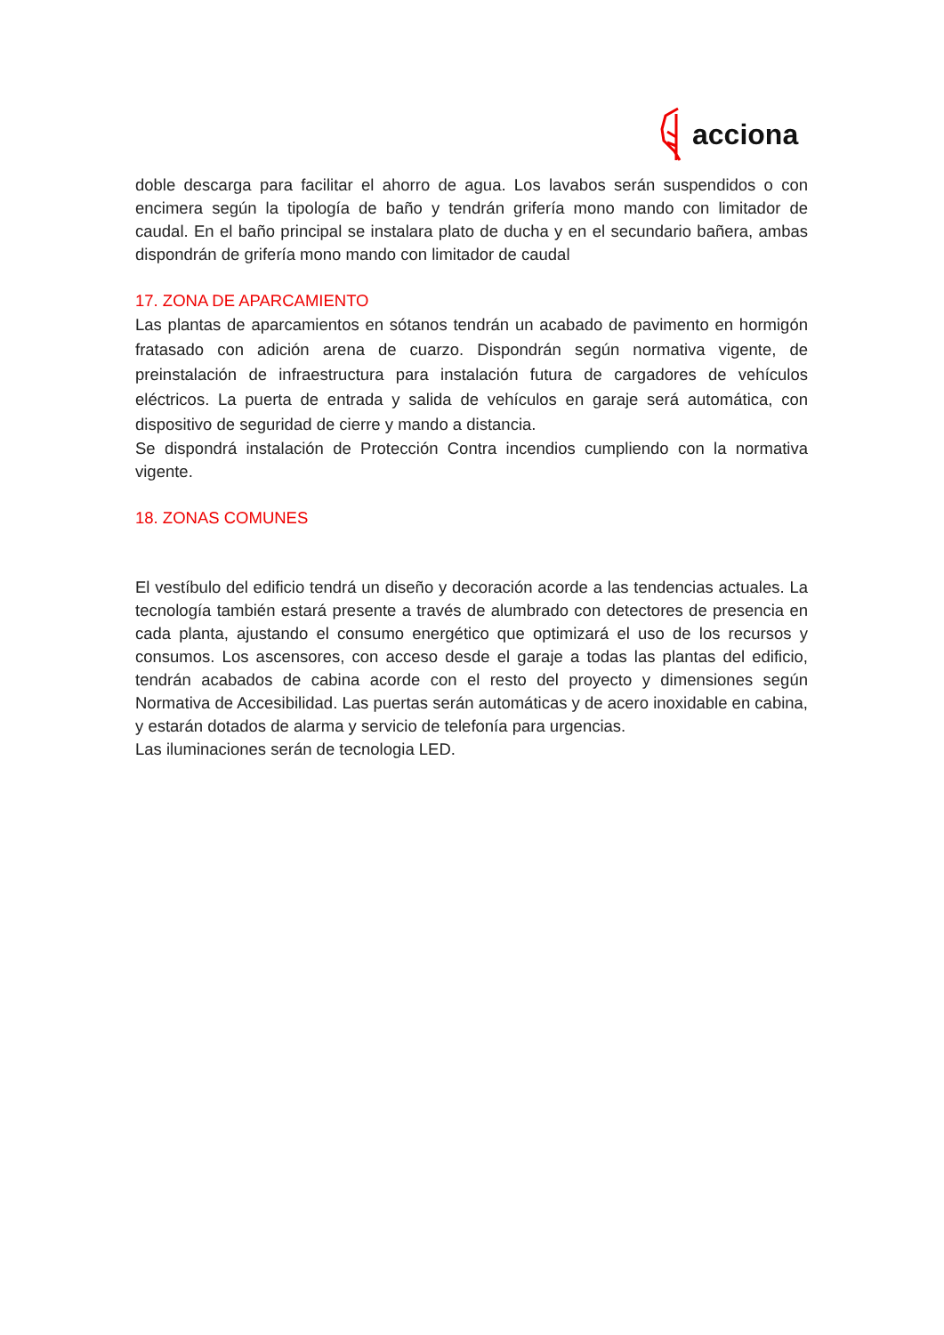acciona
doble descarga para facilitar el ahorro de agua. Los lavabos serán suspendidos o con encimera según la tipología de baño y tendrán grifería mono mando con limitador de caudal. En el baño principal se instalara plato de ducha y en el secundario bañera, ambas dispondrán de grifería mono mando con limitador de caudal
17. ZONA DE APARCAMIENTO
Las plantas de aparcamientos en sótanos tendrán un acabado de pavimento en hormigón fratasado con adición arena de cuarzo. Dispondrán según normativa vigente, de preinstalación de infraestructura para instalación futura de cargadores de vehículos eléctricos. La puerta de entrada y salida de vehículos en garaje será automática, con dispositivo de seguridad de cierre y mando a distancia.
Se dispondrá instalación de Protección Contra incendios cumpliendo con la normativa vigente.
18. ZONAS COMUNES
El vestíbulo del edificio tendrá un diseño y decoración acorde a las tendencias actuales. La tecnología también estará presente a través de alumbrado con detectores de presencia en cada planta, ajustando el consumo energético que optimizará el uso de los recursos y consumos. Los ascensores, con acceso desde el garaje a todas las plantas del edificio, tendrán acabados de cabina acorde con el resto del proyecto y dimensiones según Normativa de Accesibilidad. Las puertas serán automáticas y de acero inoxidable en cabina, y estarán dotados de alarma y servicio de telefonía para urgencias.
Las iluminaciones serán de tecnologia LED.